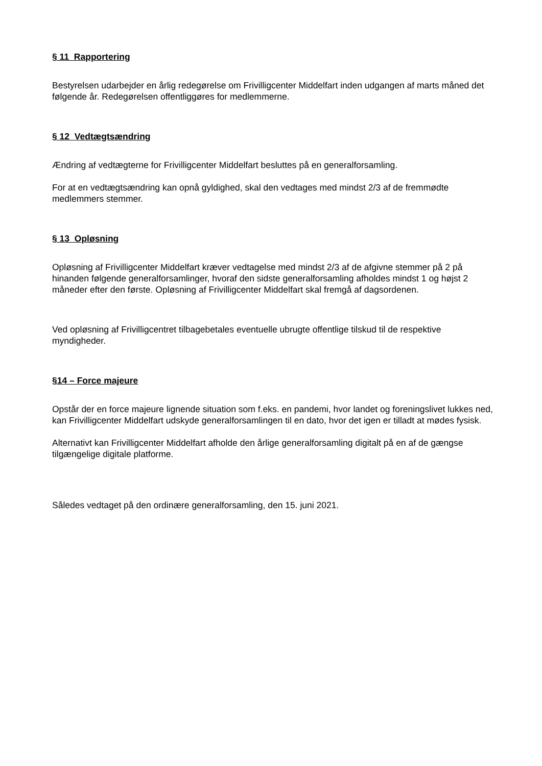§ 11 Rapportering
Bestyrelsen udarbejder en årlig redegørelse om Frivilligcenter Middelfart inden udgangen af marts måned det følgende år. Redegørelsen offentliggøres for medlemmerne.
§ 12 Vedtægtsændring
Ændring af vedtægterne for Frivilligcenter Middelfart besluttes på en generalforsamling.
For at en vedtægtsændring kan opnå gyldighed, skal den vedtages med mindst 2/3 af de fremmødte medlemmers stemmer.
§ 13 Opløsning
Opløsning af Frivilligcenter Middelfart kræver vedtagelse med mindst 2/3 af de afgivne stemmer på 2 på hinanden følgende generalforsamlinger, hvoraf den sidste generalforsamling afholdes mindst 1 og højst 2 måneder efter den første. Opløsning af Frivilligcenter Middelfart skal fremgå af dagsordenen.
Ved opløsning af Frivilligcentret tilbagebetales eventuelle ubrugte offentlige tilskud til de respektive myndigheder.
§14 – Force majeure
Opstår der en force majeure lignende situation som f.eks. en pandemi, hvor landet og foreningslivet lukkes ned, kan Frivilligcenter Middelfart udskyde generalforsamlingen til en dato, hvor det igen er tilladt at mødes fysisk.
Alternativt kan Frivilligcenter Middelfart afholde den årlige generalforsamling digitalt på en af de gængse tilgængelige digitale platforme.
Således vedtaget på den ordinære generalforsamling, den 15. juni 2021.